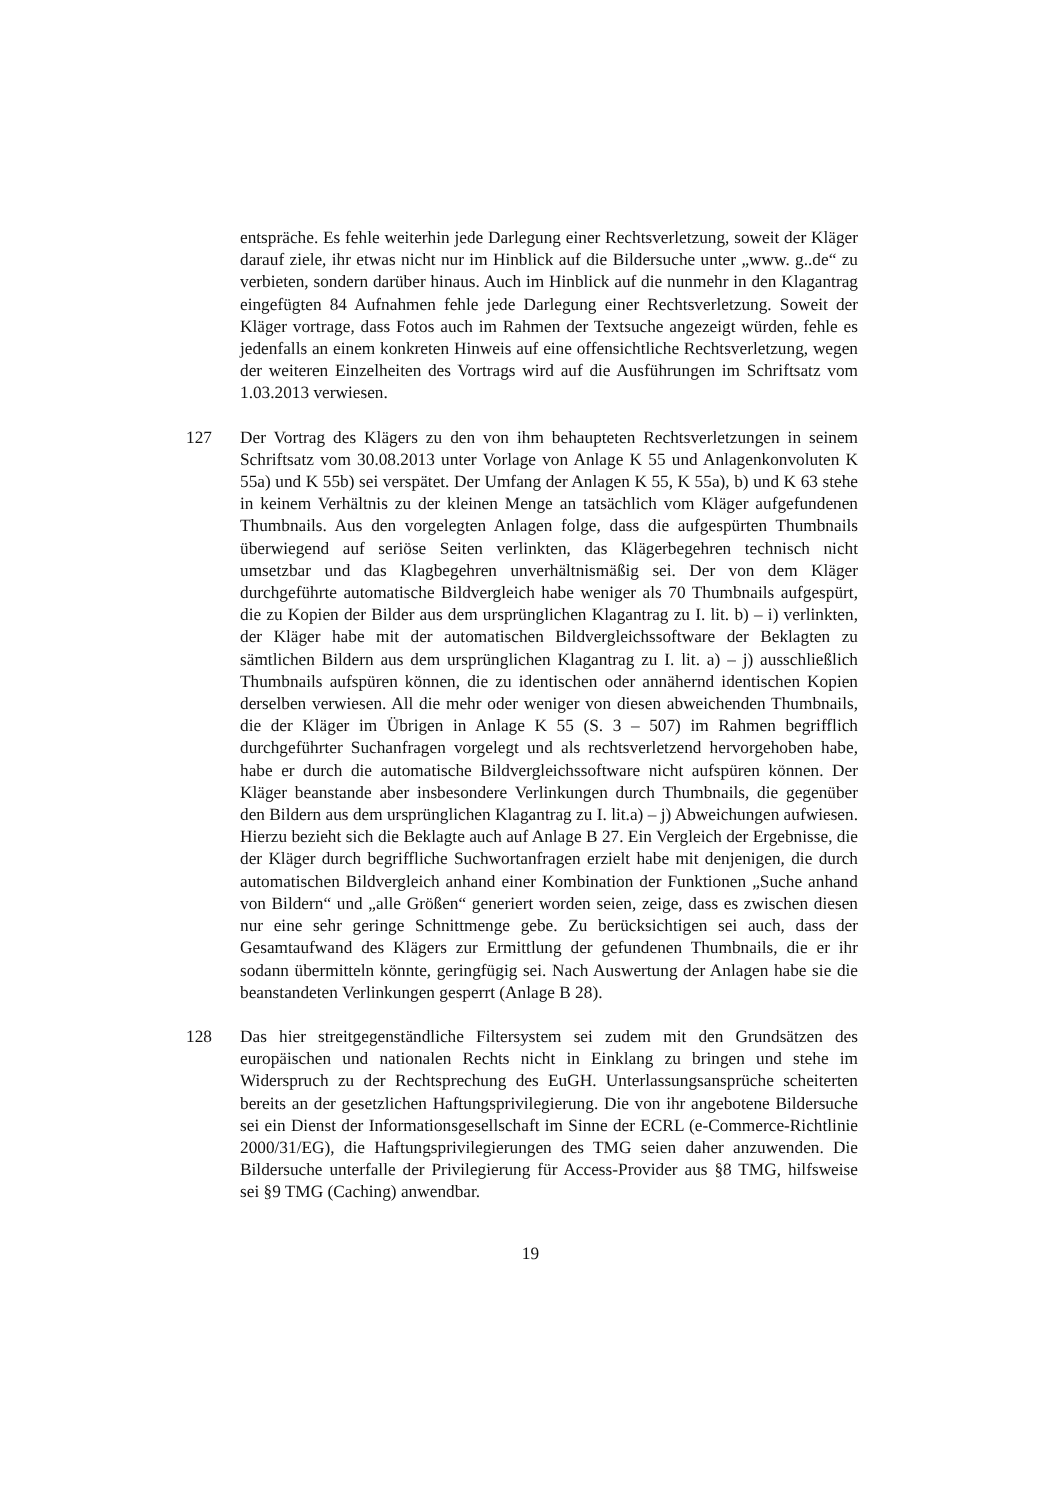entspräche. Es fehle weiterhin jede Darlegung einer Rechtsverletzung, soweit der Kläger darauf ziele, ihr etwas nicht nur im Hinblick auf die Bildersuche unter „www. g..de“ zu verbieten, sondern darüber hinaus. Auch im Hinblick auf die nunmehr in den Klagantrag eingefügten 84 Aufnahmen fehle jede Darlegung einer Rechtsverletzung. Soweit der Kläger vortrage, dass Fotos auch im Rahmen der Textsuche angezeigt würden, fehle es jedenfalls an einem konkreten Hinweis auf eine offensichtliche Rechtsverletzung, wegen der weiteren Einzelheiten des Vortrags wird auf die Ausführungen im Schriftsatz vom 1.03.2013 verwiesen.
127 Der Vortrag des Klägers zu den von ihm behaupteten Rechtsverletzungen in seinem Schriftsatz vom 30.08.2013 unter Vorlage von Anlage K 55 und Anlagenkonvoluten K 55a) und K 55b) sei verspätet. Der Umfang der Anlagen K 55, K 55a), b) und K 63 stehe in keinem Verhältnis zu der kleinen Menge an tatsächlich vom Kläger aufgefundenen Thumbnails. Aus den vorgelegten Anlagen folge, dass die aufgespürten Thumbnails überwiegend auf seriöse Seiten verlinkten, das Klägerbegehren technisch nicht umsetzbar und das Klagbegehren unverhältnismäßig sei. Der von dem Kläger durchgeführte automatische Bildvergleich habe weniger als 70 Thumbnails aufgespürt, die zu Kopien der Bilder aus dem ursprünglichen Klagantrag zu I. lit. b) – i) verlinkten, der Kläger habe mit der automatischen Bildvergleichssoftware der Beklagten zu sämtlichen Bildern aus dem ursprünglichen Klagantrag zu I. lit. a) – j) ausschließlich Thumbnails aufspüren können, die zu identischen oder annähernd identischen Kopien derselben verwiesen. All die mehr oder weniger von diesen abweichenden Thumbnails, die der Kläger im Übrigen in Anlage K 55 (S. 3 – 507) im Rahmen begrifflich durchgeführter Suchanfragen vorgelegt und als rechtsverletzend hervorgehoben habe, habe er durch die automatische Bildvergleichssoftware nicht aufspüren können. Der Kläger beanstande aber insbesondere Verlinkungen durch Thumbnails, die gegenüber den Bildern aus dem ursprünglichen Klagantrag zu I. lit.a) – j) Abweichungen aufwiesen. Hierzu bezieht sich die Beklagte auch auf Anlage B 27. Ein Vergleich der Ergebnisse, die der Kläger durch begriffliche Suchwortanfragen erzielt habe mit denjenigen, die durch automatischen Bildvergleich anhand einer Kombination der Funktionen „Suche anhand von Bildern“ und „alle Größen“ generiert worden seien, zeige, dass es zwischen diesen nur eine sehr geringe Schnittmenge gebe. Zu berücksichtigen sei auch, dass der Gesamtaufwand des Klägers zur Ermittlung der gefundenen Thumbnails, die er ihr sodann übermitteln könnte, geringfügig sei. Nach Auswertung der Anlagen habe sie die beanstandeten Verlinkungen gesperrt (Anlage B 28).
128 Das hier streitgegenständliche Filtersystem sei zudem mit den Grundsätzen des europäischen und nationalen Rechts nicht in Einklang zu bringen und stehe im Widerspruch zu der Rechtsprechung des EuGH. Unterlassungsansprüche scheiterten bereits an der gesetzlichen Haftungsprivilegierung. Die von ihr angebotene Bildersuche sei ein Dienst der Informationsgesellschaft im Sinne der ECRL (e-Commerce-Richtlinie 2000/31/EG), die Haftungsprivilegierungen des TMG seien daher anzuwenden. Die Bildersuche unterfalle der Privilegierung für Access-Provider aus §8 TMG, hilfsweise sei §9 TMG (Caching) anwendbar.
19